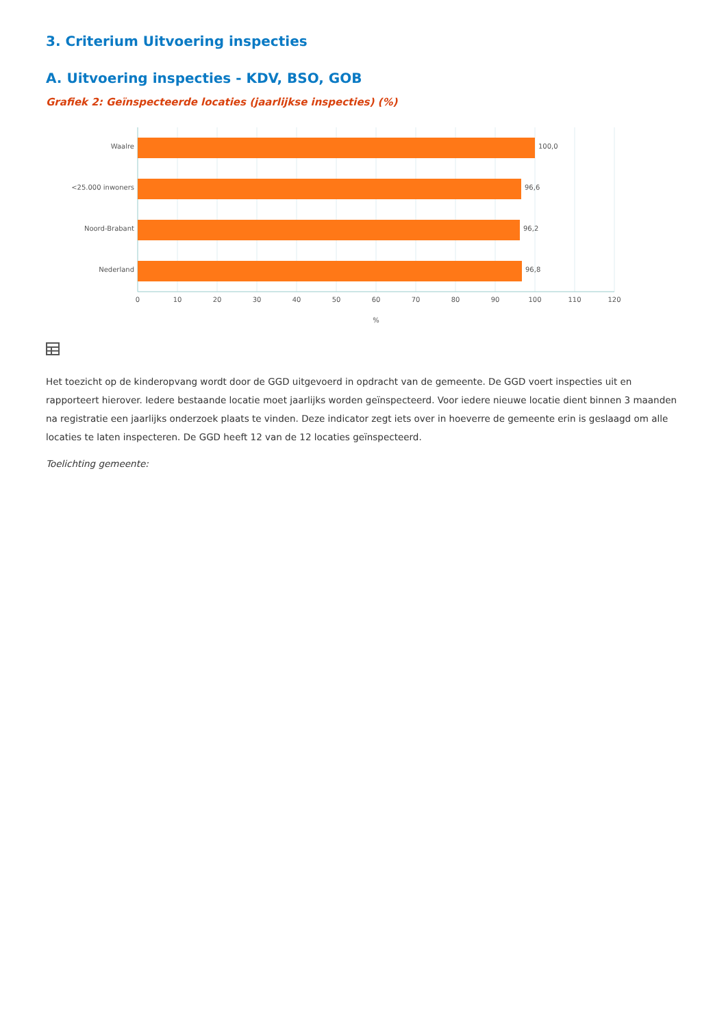3. Criterium Uitvoering inspecties
A. Uitvoering inspecties - KDV, BSO, GOB
Grafiek 2: Geïnspecteerde locaties (jaarlijkse inspecties) (%)
Waalre
<25.000 inwoners
Noord-Brabant
Nederland
100,0
96,6
96,2
96,8
0
10
20
30
40
50
60
70
80
90
100
110
120
%
Het toezicht op de kinderopvang wordt door de GGD uitgevoerd in opdracht van de gemeente. De GGD voert inspecties uit en rapporteert hierover. Iedere bestaande locatie moet jaarlijks worden geïnspecteerd. Voor iedere nieuwe locatie dient binnen 3 maanden na registratie een jaarlijks onderzoek plaats te vinden. Deze indicator zegt iets over in hoeverre de gemeente erin is geslaagd om alle locaties te laten inspecteren. De GGD heeft 12 van de 12 locaties geïnspecteerd.
Toelichting gemeente: